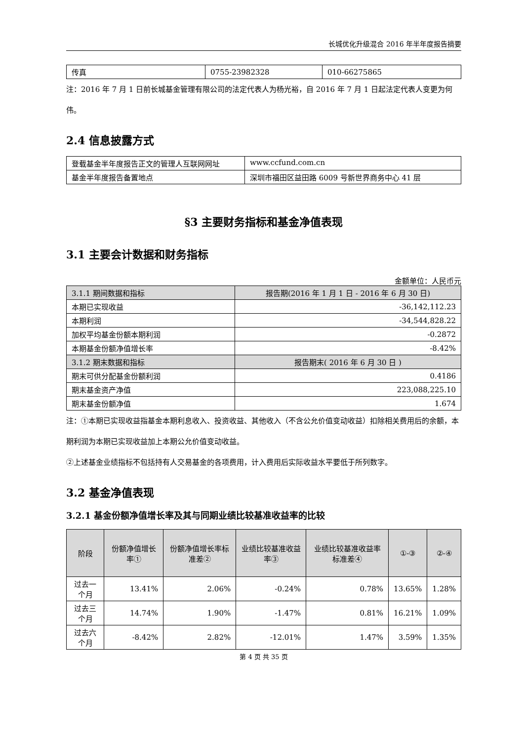长城优化升级混合 2016 年半年度报告摘要
| 传真 | 0755-23982328 | 010-66275865 |
注：2016 年 7 月 1 日前长城基金管理有限公司的法定代表人为杨光裕，自 2016 年 7 月 1 日起法定代表人变更为何伟。
2.4 信息披露方式
| 登载基金半年度报告正文的管理人互联网网址 | www.ccfund.com.cn |
| 基金半年度报告备置地点 | 深圳市福田区益田路 6009 号新世界商务中心 41 层 |
§3 主要财务指标和基金净值表现
3.1 主要会计数据和财务指标
金额单位：人民币元
| 3.1.1 期间数据和指标 | 报告期(2016 年 1 月 1 日 - 2016 年 6 月 30 日) |
| 本期已实现收益 | -36,142,112.23 |
| 本期利润 | -34,544,828.22 |
| 加权平均基金份额本期利润 | -0.2872 |
| 本期基金份额净值增长率 | -8.42% |
| 3.1.2 期末数据和指标 | 报告期末( 2016 年 6 月 30 日 ) |
| 期末可供分配基金份额利润 | 0.4186 |
| 期末基金资产净值 | 223,088,225.10 |
| 期末基金份额净值 | 1.674 |
注：①本期已实现收益指基金本期利息收入、投资收益、其他收入（不含公允价值变动收益）扣除相关费用后的余额，本期利润为本期已实现收益加上本期公允价值变动收益。
②上述基金业绩指标不包括持有人交易基金的各项费用，计入费用后实际收益水平要低于所列数字。
3.2 基金净值表现
3.2.1 基金份额净值增长率及其与同期业绩比较基准收益率的比较
| 阶段 | 份额净值增长率① | 份额净值增长率标准差② | 业绩比较基准收益率③ | 业绩比较基准收益率标准差④ | ①-③ | ②-④ |
| --- | --- | --- | --- | --- | --- | --- |
| 过去一个月 | 13.41% | 2.06% | -0.24% | 0.78% | 13.65% | 1.28% |
| 过去三个月 | 14.74% | 1.90% | -1.47% | 0.81% | 16.21% | 1.09% |
| 过去六个月 | -8.42% | 2.82% | -12.01% | 1.47% | 3.59% | 1.35% |
第 4 页 共 35 页